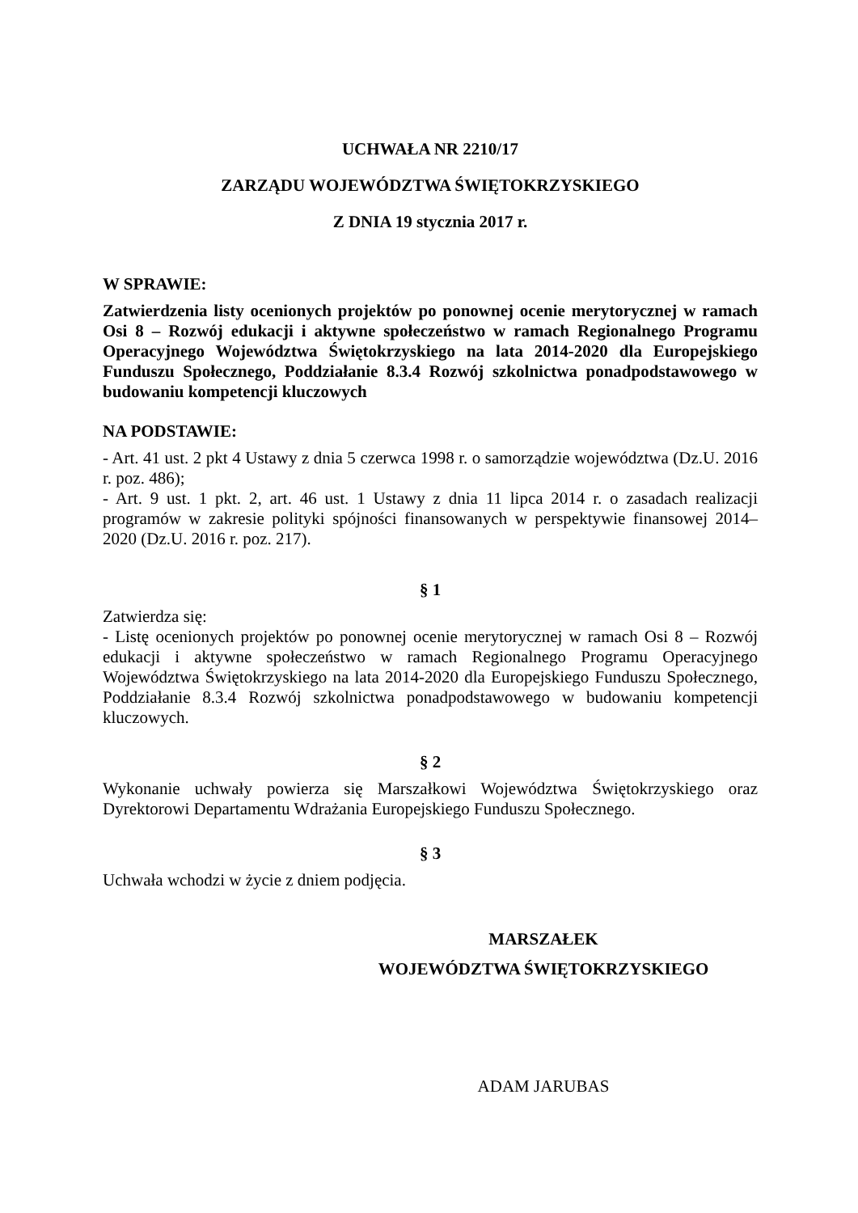UCHWAŁA NR 2210/17
ZARZĄDU WOJEWÓDZTWA ŚWIĘTOKRZYSKIEGO
Z DNIA 19 stycznia 2017 r.
W SPRAWIE:
Zatwierdzenia listy ocenionych projektów po ponownej ocenie merytorycznej w ramach Osi 8 – Rozwój edukacji i aktywne społeczeństwo w ramach Regionalnego Programu Operacyjnego Województwa Świętokrzyskiego na lata 2014-2020 dla Europejskiego Funduszu Społecznego, Poddziałanie 8.3.4 Rozwój szkolnictwa ponadpodstawowego w budowaniu kompetencji kluczowych
NA PODSTAWIE:
- Art. 41 ust. 2 pkt 4 Ustawy z dnia 5 czerwca 1998 r. o samorządzie województwa (Dz.U. 2016 r. poz. 486);
- Art. 9 ust. 1 pkt. 2, art. 46 ust. 1 Ustawy z dnia 11 lipca 2014 r. o zasadach realizacji programów w zakresie polityki spójności finansowanych w perspektywie finansowej 2014–2020 (Dz.U. 2016 r. poz. 217).
§ 1
Zatwierdza się:
- Listę ocenionych projektów po ponownej ocenie merytorycznej w ramach Osi 8 – Rozwój edukacji i aktywne społeczeństwo w ramach Regionalnego Programu Operacyjnego Województwa Świętokrzyskiego na lata 2014-2020 dla Europejskiego Funduszu Społecznego, Poddziałanie 8.3.4 Rozwój szkolnictwa ponadpodstawowego w budowaniu kompetencji kluczowych.
§ 2
Wykonanie uchwały powierza się Marszałkowi Województwa Świętokrzyskiego oraz Dyrektorowi Departamentu Wdrażania Europejskiego Funduszu Społecznego.
§ 3
Uchwała wchodzi w życie z dniem podjęcia.
MARSZAŁEK
WOJEWÓDZTWA ŚWIĘTOKRZYSKIEGO
ADAM JARUBAS